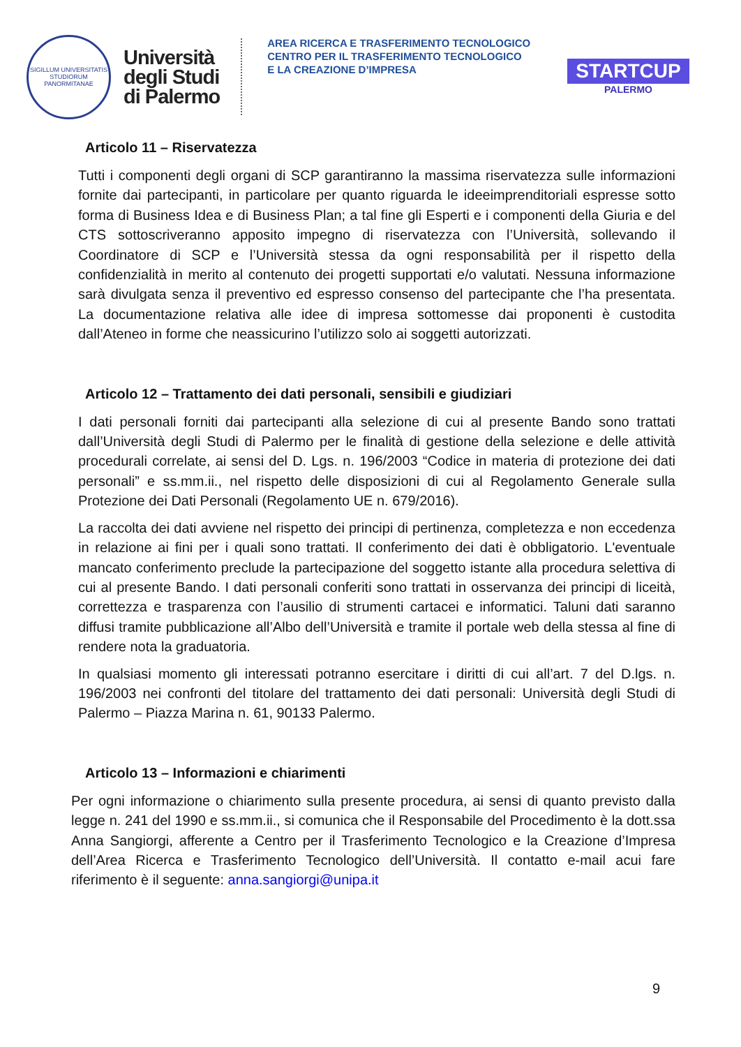SIGILLUM UNIVERSITATIS STUDIORUM PANORMITANAE
Università
degli Studi
di Palermo
AREA RICERCA E TRASFERIMENTO TECNOLOGICO
CENTRO PER IL TRASFERIMENTO TECNOLOGICO
E LA CREAZIONE D’IMPRESA
STARTCUP
PALERMO
Articolo 11 – Riservatezza
Tutti i componenti degli organi di SCP garantiranno la massima riservatezza sulle informazioni fornite dai partecipanti, in particolare per quanto riguarda le ideeimprenditoriali espresse sotto forma di Business Idea e di Business Plan; a tal fine gli Esperti e i componenti della Giuria e del CTS sottoscriveranno apposito impegno di riservatezza con l’Università, sollevando il Coordinatore di SCP e l’Università stessa da ogni responsabilità per il rispetto della confidenzialità in merito al contenuto dei progetti supportati e/o valutati. Nessuna informazione sarà divulgata senza il preventivo ed espresso consenso del partecipante che l’ha presentata. La documentazione relativa alle idee di impresa sottomesse dai proponenti è custodita dall’Ateneo in forme che neassicurino l’utilizzo solo ai soggetti autorizzati.
Articolo 12 – Trattamento dei dati personali, sensibili e giudiziari
I dati personali forniti dai partecipanti alla selezione di cui al presente Bando sono trattati dall’Università degli Studi di Palermo per le finalità di gestione della selezione e delle attività procedurali correlate, ai sensi del D. Lgs. n. 196/2003 “Codice in materia di protezione dei dati personali” e ss.mm.ii., nel rispetto delle disposizioni di cui al Regolamento Generale sulla Protezione dei Dati Personali (Regolamento UE n. 679/2016).
La raccolta dei dati avviene nel rispetto dei principi di pertinenza, completezza e non eccedenza in relazione ai fini per i quali sono trattati. Il conferimento dei dati è obbligatorio. L'eventuale mancato conferimento preclude la partecipazione del soggetto istante alla procedura selettiva di cui al presente Bando. I dati personali conferiti sono trattati in osservanza dei principi di liceità, correttezza e trasparenza con l’ausilio di strumenti cartacei e informatici. Taluni dati saranno diffusi tramite pubblicazione all’Albo dell’Università e tramite il portale web della stessa al fine di rendere nota la graduatoria.
In qualsiasi momento gli interessati potranno esercitare i diritti di cui all’art. 7 del D.lgs. n. 196/2003 nei confronti del titolare del trattamento dei dati personali: Università degli Studi di Palermo – Piazza Marina n. 61, 90133 Palermo.
Articolo 13 – Informazioni e chiarimenti
Per ogni informazione o chiarimento sulla presente procedura, ai sensi di quanto previsto dalla legge n. 241 del 1990 e ss.mm.ii., si comunica che il Responsabile del Procedimento è la dott.ssa Anna Sangiorgi, afferente a Centro per il Trasferimento Tecnologico e la Creazione d’Impresa dell’Area Ricerca e Trasferimento Tecnologico dell’Università. Il contatto e-mail acui fare riferimento è il seguente: anna.sangiorgi@unipa.it
9